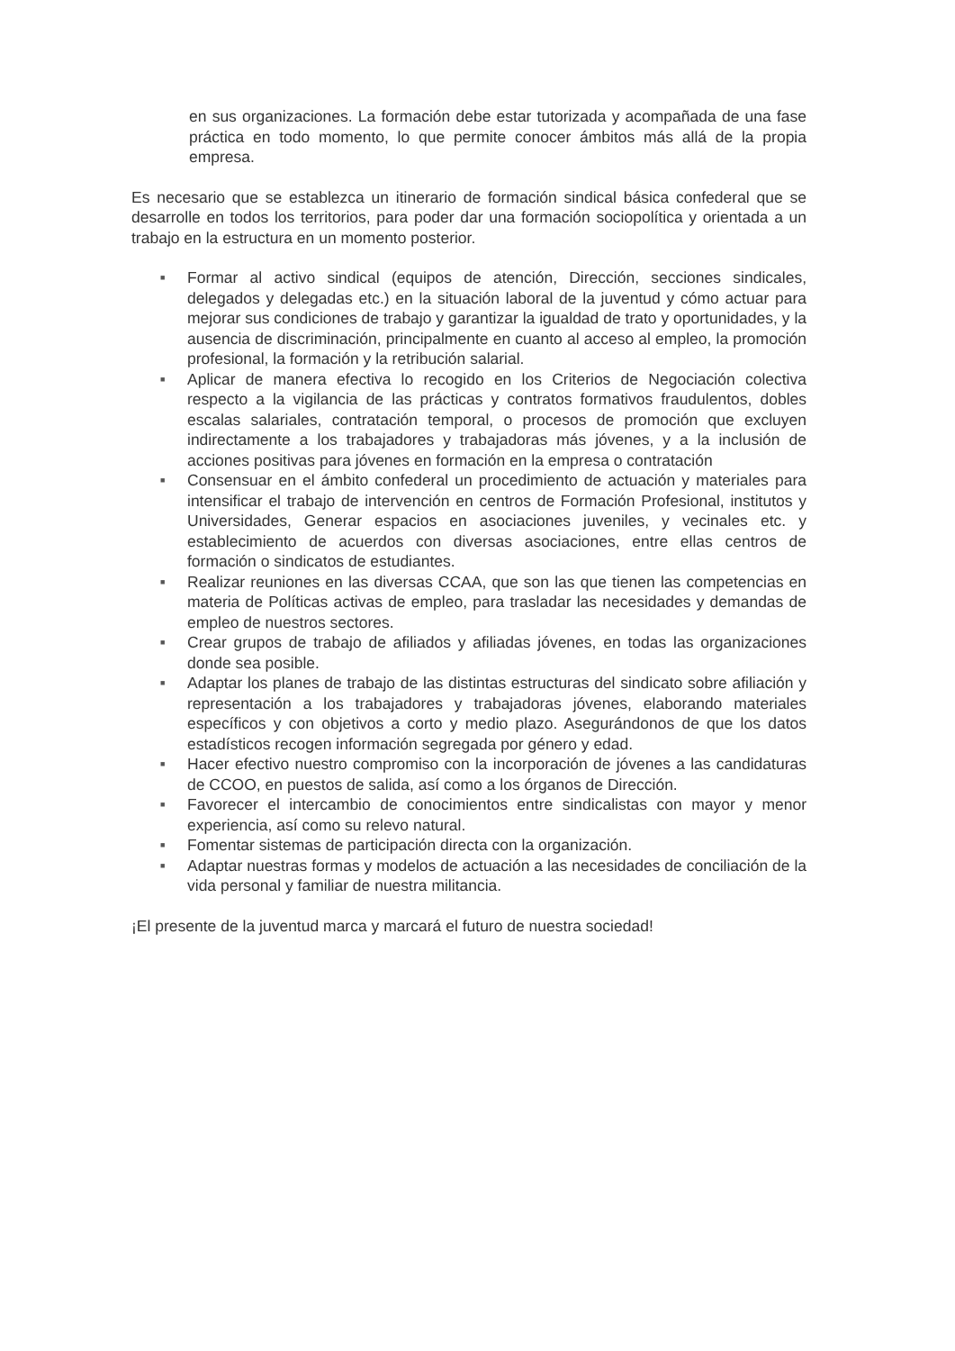en sus organizaciones. La formación debe estar tutorizada y acompañada de una fase práctica en todo momento, lo que permite conocer ámbitos más allá de la propia empresa.
Es necesario que se establezca un itinerario de formación sindical básica confederal que se desarrolle en todos los territorios, para poder dar una formación sociopolítica y orientada a un trabajo en la estructura en un momento posterior.
■ Formar al activo sindical (equipos de atención, Dirección, secciones sindicales, delegados y delegadas etc.) en la situación laboral de la juventud y cómo actuar para mejorar sus condiciones de trabajo y garantizar la igualdad de trato y oportunidades, y la ausencia de discriminación, principalmente en cuanto al acceso al empleo, la promoción profesional, la formación y la retribución salarial.
■ Aplicar de manera efectiva lo recogido en los Criterios de Negociación colectiva respecto a la vigilancia de las prácticas y contratos formativos fraudulentos, dobles escalas salariales, contratación temporal, o procesos de promoción que excluyen indirectamente a los trabajadores y trabajadoras más jóvenes, y a la inclusión de acciones positivas para jóvenes en formación en la empresa o contratación
■ Consensuar en el ámbito confederal un procedimiento de actuación y materiales para intensificar el trabajo de intervención en centros de Formación Profesional, institutos y Universidades, Generar espacios en asociaciones juveniles, y vecinales etc. y establecimiento de acuerdos con diversas asociaciones, entre ellas centros de formación o sindicatos de estudiantes.
■ Realizar reuniones en las diversas CCAA, que son las que tienen las competencias en materia de Políticas activas de empleo, para trasladar las necesidades y demandas de empleo de nuestros sectores.
■ Crear grupos de trabajo de afiliados y afiliadas jóvenes, en todas las organizaciones donde sea posible.
■ Adaptar los planes de trabajo de las distintas estructuras del sindicato sobre afiliación y representación a los trabajadores y trabajadoras jóvenes, elaborando materiales específicos y con objetivos a corto y medio plazo. Asegurándonos de que los datos estadísticos recogen información segregada por género y edad.
■ Hacer efectivo nuestro compromiso con la incorporación de jóvenes a las candidaturas de CCOO, en puestos de salida, así como a los órganos de Dirección.
■ Favorecer el intercambio de conocimientos entre sindicalistas con mayor y menor experiencia, así como su relevo natural.
■ Fomentar sistemas de participación directa con la organización.
■ Adaptar nuestras formas y modelos de actuación a las necesidades de conciliación de la vida personal y familiar de nuestra militancia.
¡El presente de la juventud marca y marcará el futuro de nuestra sociedad!